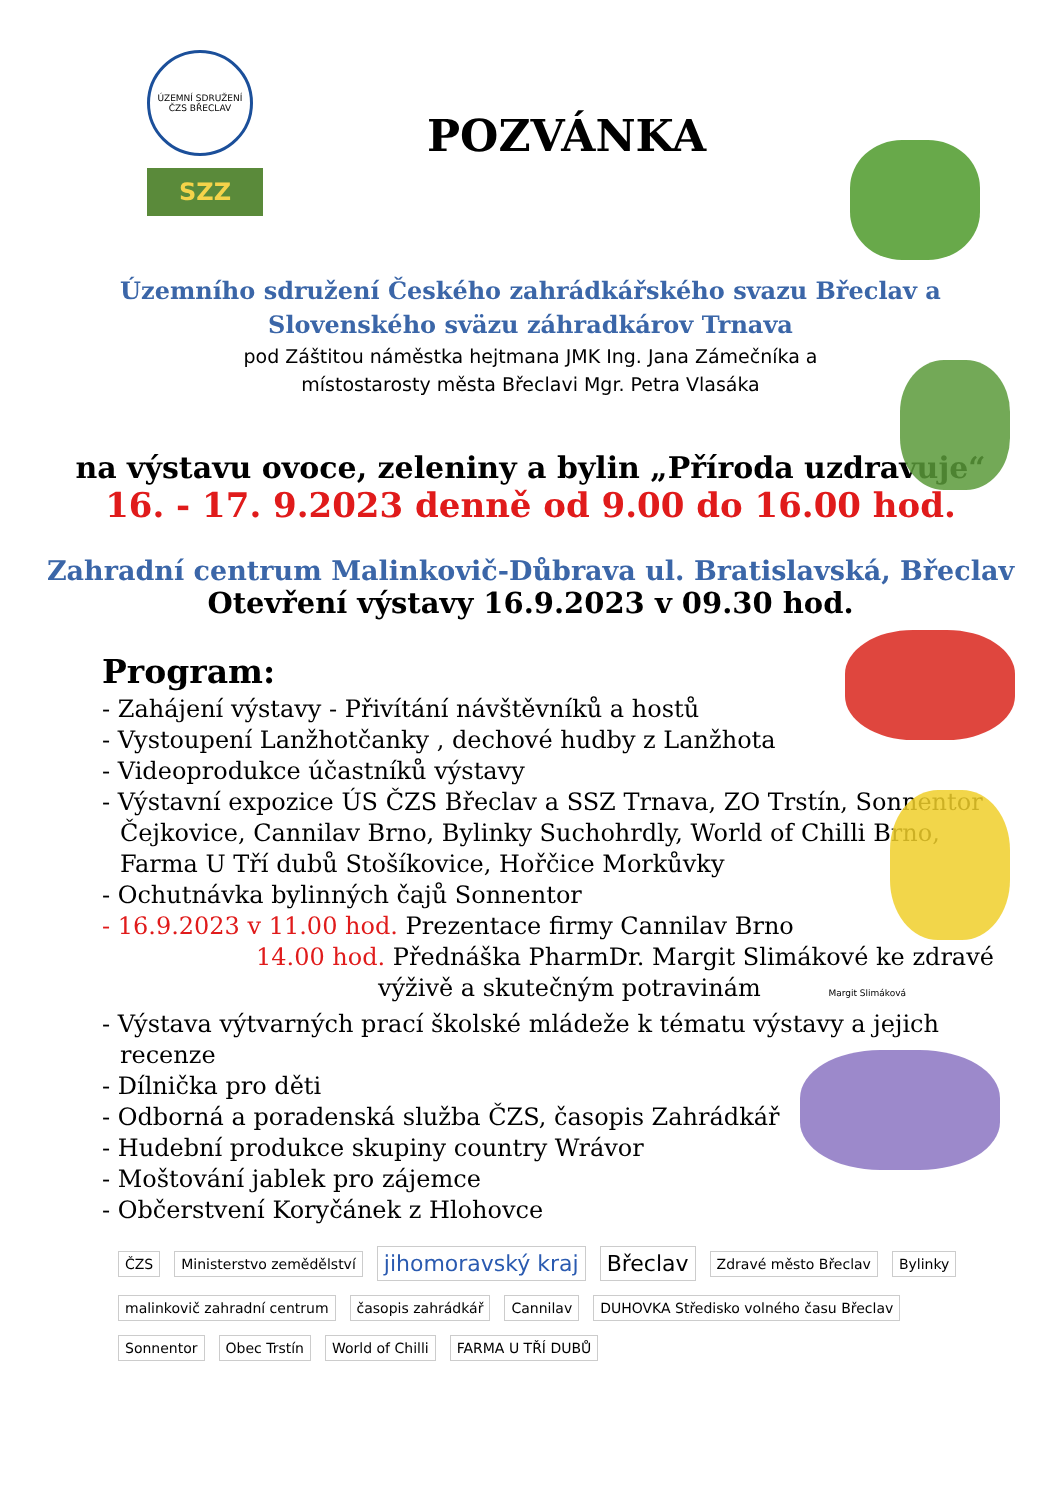ÚZEMNÍ SDRUŽENÍ ČZS BŘECLAV
SZZ
POZVÁNKA
Územního sdružení Českého zahrádkářského svazu Břeclav a
Slovenského sväzu záhradkárov Trnava
pod Záštitou náměstka hejtmana JMK Ing. Jana Zámečníka a
místostarosty města Břeclavi Mgr. Petra Vlasáka
na výstavu ovoce, zeleniny a bylin „Příroda uzdravuje“
16. - 17. 9.2023 denně od 9.00 do 16.00 hod.
Zahradní centrum Malinkovič-Důbrava ul. Bratislavská, Břeclav
Otevření výstavy 16.9.2023 v 09.30 hod.
Program:
- Zahájení výstavy - Přivítání návštěvníků a hostů
- Vystoupení Lanžhotčanky , dechové hudby z Lanžhota
- Videoprodukce účastníků výstavy
- Výstavní expozice ÚS ČZS Břeclav a SSZ Trnava, ZO Trstín, Sonnentor
Čejkovice, Cannilav Brno, Bylinky Suchohrdly, World of Chilli Brno,
Farma U Tří dubů Stošíkovice, Hořčice Morkůvky
- Ochutnávka bylinných čajů Sonnentor
- 16.9.2023 v 11.00 hod. Prezentace firmy Cannilav Brno
14.00 hod. Přednáška PharmDr. Margit Slimákové ke zdravé
výživě a skutečným potravinám Margit Slimáková
- Výstava výtvarných prací školské mládeže k tématu výstavy a jejich
recenze
- Dílnička pro děti
- Odborná a poradenská služba ČZS, časopis Zahrádkář
- Hudební produkce skupiny country Wrávor
- Moštování jablek pro zájemce
- Občerstvení Koryčánek z Hlohovce
ČZS Ministerstvo zemědělství jihomoravský kraj Břeclav Zdravé město Břeclav Bylinky malinkovič zahradní centrum časopis zahrádkář Cannilav DUHOVKA Středisko volného času Břeclav Sonnentor Obec Trstín World of Chilli FARMA U TŘÍ DUBŮ